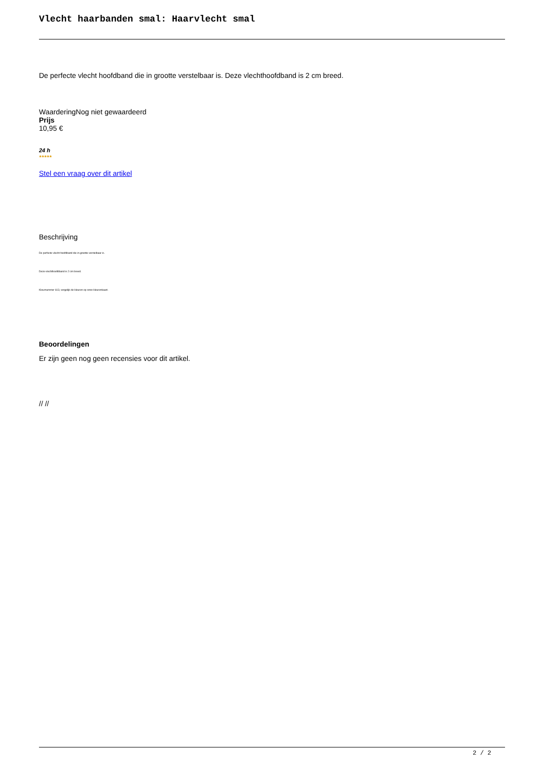Vlecht haarbanden smal: Haarvlecht smal
De perfecte vlecht hoofdband die in grootte verstelbaar is. Deze vlechthoofdband is 2 cm breed.
WaarderingNog niet gewaardeerd
Prijs
10,95 €
24 h
★★★★★
Stel een vraag over dit artikel
Beschrijving
De perfecte vlecht hoofdband die in grootte verstelbaar is.
Deze vlechthoofdband is 2 cm breed.
Kleurnummer 613, vergelijk de kleuren op onze kleurenkaart.
Beoordelingen
Er zijn geen nog geen recensies voor dit artikel.
// //
2 / 2